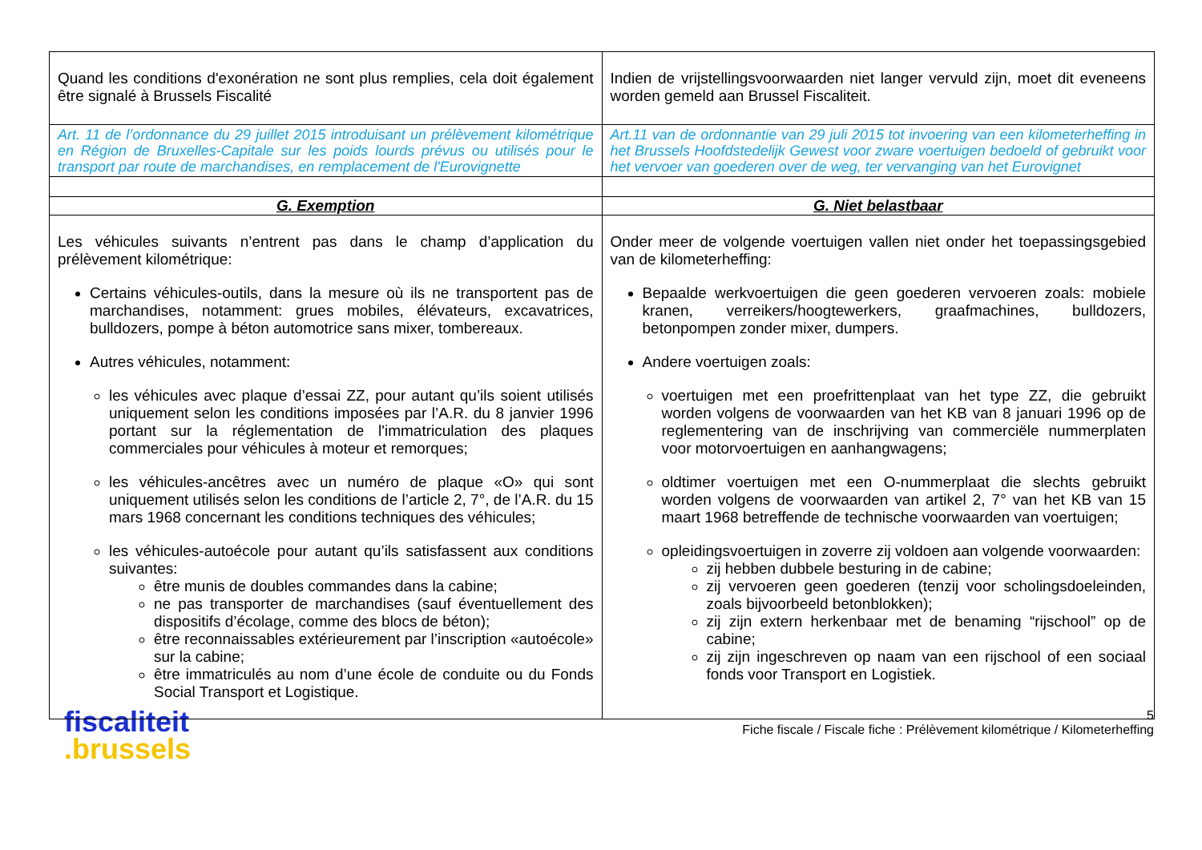| Quand les conditions d'exonération ne sont plus remplies, cela doit également être signalé à Brussels Fiscalité | Indien de vrijstellingsvoorwaarden niet langer vervuld zijn, moet dit eveneens worden gemeld aan Brussel Fiscaliteit. |
| Art. 11 de l’ordonnance du 29 juillet 2015 introduisant un prélèvement kilométrique en Région de Bruxelles-Capitale sur les poids lourds prévus ou utilisés pour le transport par route de marchandises, en remplacement de l'Eurovignette | Art.11 van de ordonnantie van 29 juli 2015 tot invoering van een kilometerheffing in het Brussels Hoofdstedelijk Gewest voor zware voertuigen bedoeld of gebruikt voor het vervoer van goederen over de weg, ter vervanging van het Eurovignet |
| G. Exemption | G. Niet belastbaar |
| Les véhicules suivants n’entrent pas dans le champ d’application du prélèvement kilométrique: Certains véhicules-outils, dans la mesure où ils ne transportent pas de marchandises, notamment: grues mobiles, élévateurs, excavatrices, bulldozers, pompe à béton automotrice sans mixer, tombereaux. Autres véhicules, notamment: les véhicules avec plaque d’essai ZZ, pour autant qu’ils soient utilisés uniquement selon les conditions imposées par l’A.R. du 8 janvier 1996 portant sur la réglementation de l'immatriculation des plaques commerciales pour véhicules à moteur et remorques; les véhicules-ancêtres avec un numéro de plaque «O» qui sont uniquement utilisés selon les conditions de l’article 2, 7°, de l’A.R. du 15 mars 1968 concernant les conditions techniques des véhicules; les véhicules-autoécole pour autant qu’ils satisfassent aux conditions suivantes: être munis de doubles commandes dans la cabine; ne pas transporter de marchandises (sauf éventuellement des dispositifs d’écolage, comme des blocs de béton); être reconnaissables extérieurement par l’inscription «autoécole» sur la cabine; être immatriculés au nom d’une école de conduite ou du Fonds Social Transport et Logistique. | Onder meer de volgende voertuigen vallen niet onder het toepassingsgebied van de kilometerheffing: Bepaalde werkvoertuigen die geen goederen vervoeren zoals: mobiele kranen, verreikers/hoogtewerkers, graafmachines, bulldozers, betonpompen zonder mixer, dumpers. Andere voertuigen zoals: voertuigen met een proefrittenplaat van het type ZZ, die gebruikt worden volgens de voorwaarden van het KB van 8 januari 1996 op de reglementering van de inschrijving van commerciële nummerplaten voor motorvoertuigen en aanhangwagens; oldtimer voertuigen met een O-nummerplaat die slechts gebruikt worden volgens de voorwaarden van artikel 2, 7° van het KB van 15 maart 1968 betreffende de technische voorwaarden van voertuigen; opleidingsvoertuigen in zoverre zij voldoen aan volgende voorwaarden: zij hebben dubbele besturing in de cabine; zij vervoeren geen goederen (tenzij voor scholingsdoeleinden, zoals bijvoorbeeld betonblokken); zij zijn extern herkenbaar met de benaming “rijschool” op de cabine; zij zijn ingeschreven op naam van een rijschool of een sociaal fonds voor Transport en Logistiek. |
fiscaliteit
.brussels
5
Fiche fiscale / Fiscale fiche : Prélèvement kilométrique / Kilometerheffing